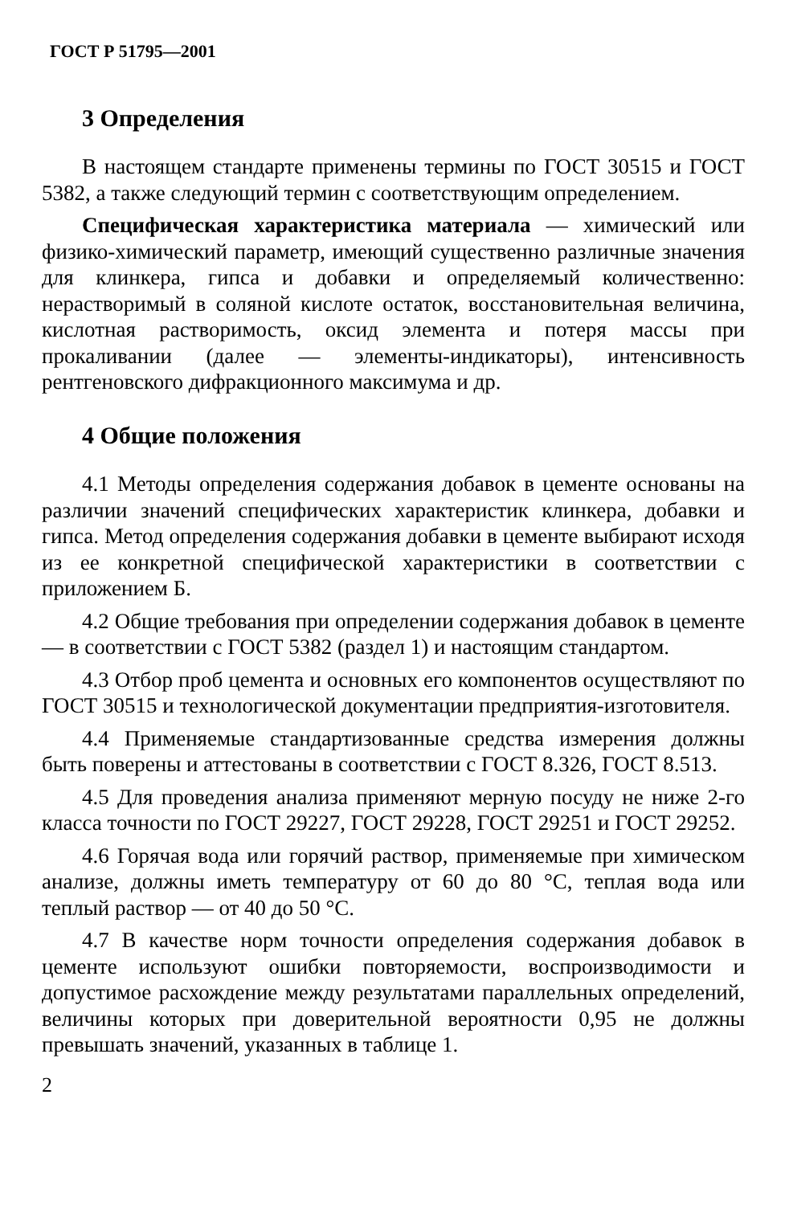ГОСТ Р 51795—2001
3 Определения
В настоящем стандарте применены термины по ГОСТ 30515 и ГОСТ 5382, а также следующий термин с соответствующим определением.
Специфическая характеристика материала — химический или физико-химический параметр, имеющий существенно различные значения для клинкера, гипса и добавки и определяемый количественно: нерастворимый в соляной кислоте остаток, восстановительная величина, кислотная растворимость, оксид элемента и потеря массы при прокаливании (далее — элементы-индикаторы), интенсивность рентгеновского дифракционного максимума и др.
4 Общие положения
4.1 Методы определения содержания добавок в цементе основаны на различии значений специфических характеристик клинкера, добавки и гипса. Метод определения содержания добавки в цементе выбирают исходя из ее конкретной специфической характеристики в соответствии с приложением Б.
4.2 Общие требования при определении содержания добавок в цементе — в соответствии с ГОСТ 5382 (раздел 1) и настоящим стандартом.
4.3 Отбор проб цемента и основных его компонентов осуществляют по ГОСТ 30515 и технологической документации предприятия-изготовителя.
4.4 Применяемые стандартизованные средства измерения должны быть поверены и аттестованы в соответствии с ГОСТ 8.326, ГОСТ 8.513.
4.5 Для проведения анализа применяют мерную посуду не ниже 2-го класса точности по ГОСТ 29227, ГОСТ 29228, ГОСТ 29251 и ГОСТ 29252.
4.6 Горячая вода или горячий раствор, применяемые при химическом анализе, должны иметь температуру от 60 до 80 °С, теплая вода или теплый раствор — от 40 до 50 °С.
4.7 В качестве норм точности определения содержания добавок в цементе используют ошибки повторяемости, воспроизводимости и допустимое расхождение между результатами параллельных определений, величины которых при доверительной вероятности 0,95 не должны превышать значений, указанных в таблице 1.
2